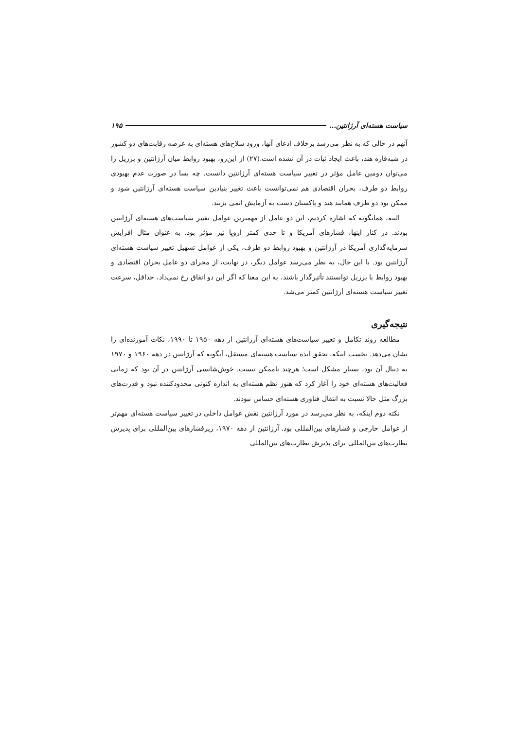سیاست هسته‌ای آرژانتین... ۱۹۵
آنهم در حالی که به نظر می‌رسد برخلاف ادعای آنها، ورود سلاح‌های هسته‌ای به عرصه رقابت‌های دو کشور در شبه‌قاره هند، باعث ایجاد ثبات در آن نشده است.(۲۷) از این‌رو، بهبود روابط میان آرژانتین و برزیل را می‌توان دومین عامل مؤثر در تغییر سیاست هسته‌ای آرژانتین دانست. چه بسا در صورت عدم بهبودی روابط دو طرف، بحران اقتصادی هم نمی‌توانست باعث تغییر بنیادین سیاست هسته‌ای آرژانتین شود و ممکن بود دو طرف همانند هند و پاکستان دست به آزمایش اتمی بزنند.
البته، همانگونه که اشاره کردیم، این دو عامل از مهمترین عوامل تغییر سیاست‌های هسته‌ای آرژانتین بودند. در کنار اینها، فشارهای آمریکا و تا حدی کمتر اروپا نیز مؤثر بود. به عنوان مثال افزایش سرمایه‌گذاری آمریکا در آرژانتین و بهبود روابط دو طرف، یکی از عوامل تسهیل تغییر سیاست هسته‌ای آرژانتین بود. با این حال، به نظر می‌رسد عوامل دیگر، در نهایت، از مجرای دو عامل بحران اقتصادی و بهبود روابط با برزیل توانستند تأثیرگذار باشند، به این معنا که اگر این دو اتفاق رخ نمی‌داد، حداقل، سرعت تغییر سیاست هسته‌ای آرژانتین کمتر می‌شد.
نتیجه‌گیری
مطالعه روند تکامل و تغییر سیاست‌های هسته‌ای آرژانتین از دهه ۱۹۵۰ تا ۱۹۹۰، نکات آموزنده‌ای را نشان می‌دهد. نخست اینکه، تحقق ایده سیاست هسته‌ای مستقل، آنگونه که آرژانتین در دهه ۱۹۶۰ و ۱۹۷۰ به دنبال آن بود، بسیار مشکل است؛ هرچند ناممکن نیست. خوش‌شانسی آرژانتین در آن بود که زمانی فعالیت‌های هسته‌ای خود را آغاز کرد که هنوز نظم هسته‌ای به اندازه کنونی محدودکننده نبود و قدرت‌های بزرگ مثل حالا نسبت به انتقال فناوری هسته‌ای حساس نبودند.
نکته دوم اینکه، به نظر می‌رسد در مورد آرژانتین نقش عوامل داخلی در تغییر سیاست هسته‌ای مهم‌تر از عوامل خارجی و فشارهای بین‌المللی بود. آرژانتین از دهه ۱۹۷۰، زیرفشارهای بین‌المللی برای پذیرش نظارت‌های بین‌المللی برای پذیرش نظارت‌های بین‌المللی